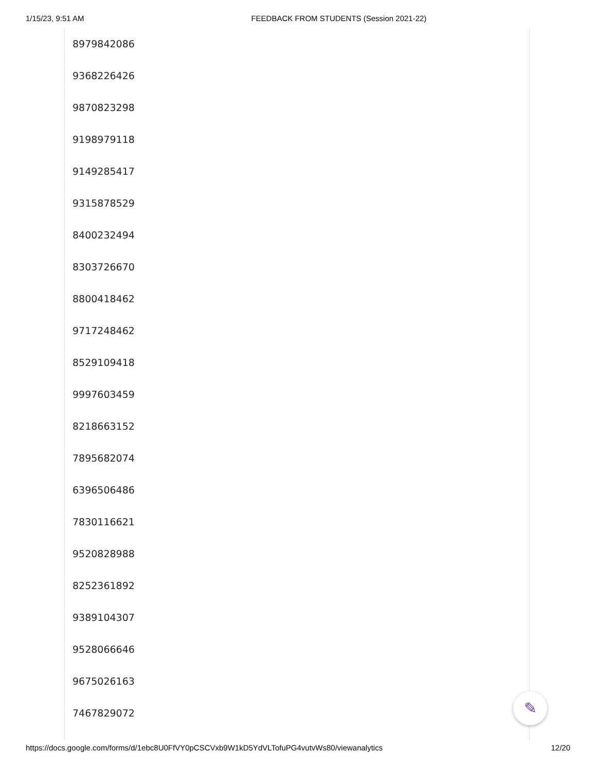1/15/23, 9:51 AM FEEDBACK FROM STUDENTS (Session 2021-22)
8979842086
9368226426
9870823298
9198979118
9149285417
9315878529
8400232494
8303726670
8800418462
9717248462
8529109418
9997603459
8218663152
7895682074
6396506486
7830116621
9520828988
8252361892
9389104307
9528066646
9675026163
7467829072
✎
https://docs.google.com/forms/d/1ebc8U0FfVY0pCSCVxb9W1kD5YdVLTofuPG4vutvWs80/viewanalytics 12/20